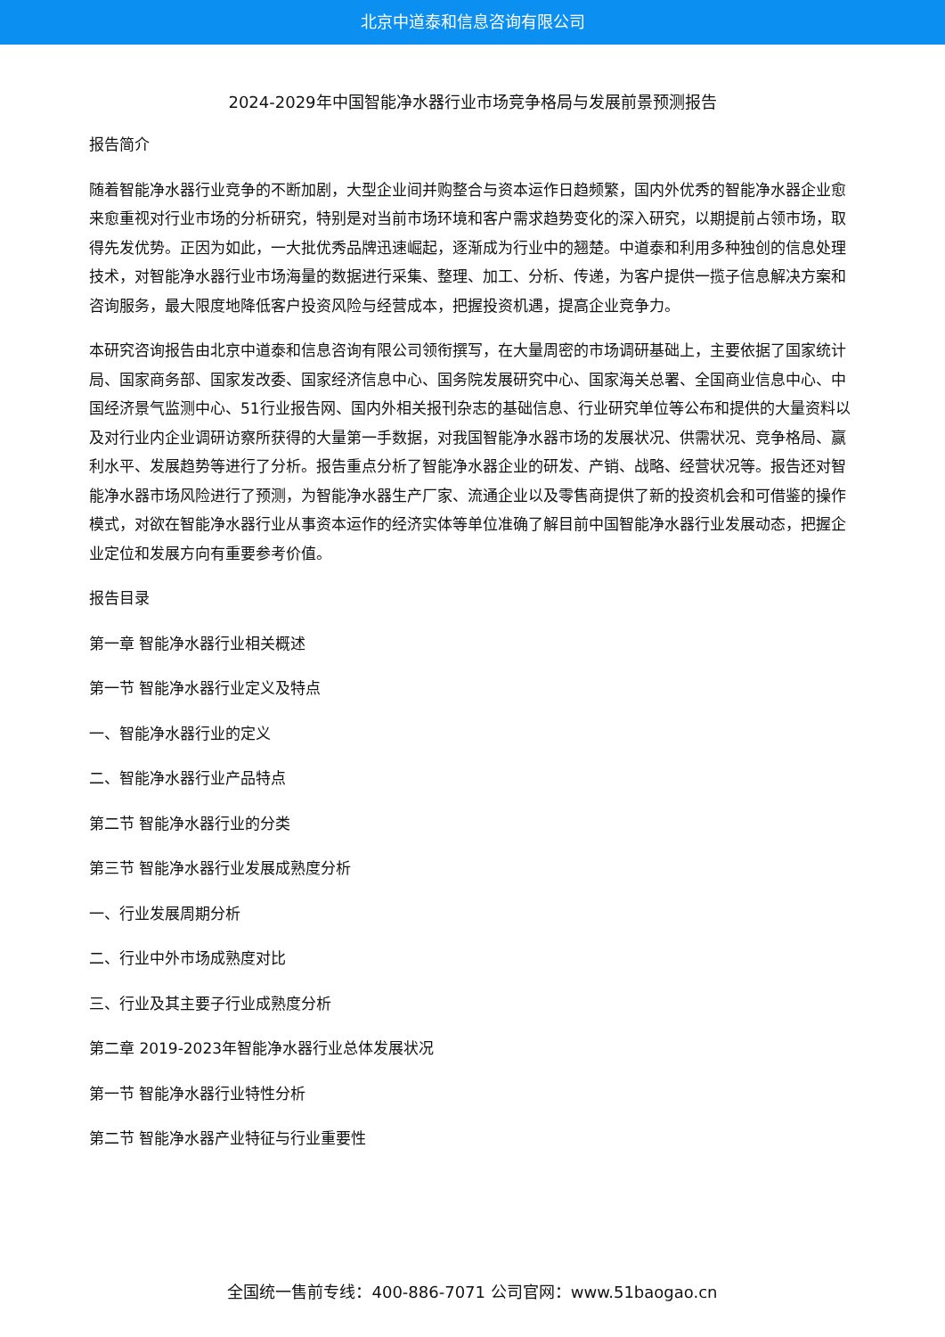北京中道泰和信息咨询有限公司
2024-2029年中国智能净水器行业市场竞争格局与发展前景预测报告
报告简介
随着智能净水器行业竞争的不断加剧，大型企业间并购整合与资本运作日趋频繁，国内外优秀的智能净水器企业愈来愈重视对行业市场的分析研究，特别是对当前市场环境和客户需求趋势变化的深入研究，以期提前占领市场，取得先发优势。正因为如此，一大批优秀品牌迅速崛起，逐渐成为行业中的翘楚。中道泰和利用多种独创的信息处理技术，对智能净水器行业市场海量的数据进行采集、整理、加工、分析、传递，为客户提供一揽子信息解决方案和咨询服务，最大限度地降低客户投资风险与经营成本，把握投资机遇，提高企业竞争力。
本研究咨询报告由北京中道泰和信息咨询有限公司领衔撰写，在大量周密的市场调研基础上，主要依据了国家统计局、国家商务部、国家发改委、国家经济信息中心、国务院发展研究中心、国家海关总署、全国商业信息中心、中国经济景气监测中心、51行业报告网、国内外相关报刊杂志的基础信息、行业研究单位等公布和提供的大量资料以及对行业内企业调研访察所获得的大量第一手数据，对我国智能净水器市场的发展状况、供需状况、竞争格局、赢利水平、发展趋势等进行了分析。报告重点分析了智能净水器企业的研发、产销、战略、经营状况等。报告还对智能净水器市场风险进行了预测，为智能净水器生产厂家、流通企业以及零售商提供了新的投资机会和可借鉴的操作模式，对欲在智能净水器行业从事资本运作的经济实体等单位准确了解目前中国智能净水器行业发展动态，把握企业定位和发展方向有重要参考价值。
报告目录
第一章 智能净水器行业相关概述
第一节 智能净水器行业定义及特点
一、智能净水器行业的定义
二、智能净水器行业产品特点
第二节 智能净水器行业的分类
第三节 智能净水器行业发展成熟度分析
一、行业发展周期分析
二、行业中外市场成熟度对比
三、行业及其主要子行业成熟度分析
第二章 2019-2023年智能净水器行业总体发展状况
第一节 智能净水器行业特性分析
第二节 智能净水器产业特征与行业重要性
全国统一售前专线：400-886-7071 公司官网：www.51baogao.cn